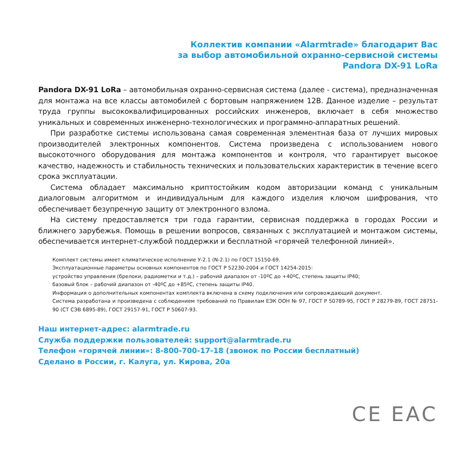Коллектив компании «Alarmtrade» благодарит Вас
за выбор автомобильной охранно-сервисной системы
Pandora DX-91 LoRa
Pandora DX-91 LoRa – автомобильная охранно-сервисная система (далее - система), предназначенная для монтажа на все классы автомобилей с бортовым напряжением 12В. Данное изделие – результат труда группы высококвалифицированных российских инженеров, включает в себя множество уникальных и современных инженерно-технологических и программно-аппаратных решений.
При разработке системы использована самая современная элементная база от лучших мировых производителей электронных компонентов. Система произведена с использованием нового высокоточного оборудования для монтажа компонентов и контроля, что гарантирует высокое качество, надежность и стабильность технических и пользовательских характеристик в течение всего срока эксплуатации.
Система обладает максимально криптостойким кодом авторизации команд с уникальным диалоговым алгоритмом и индивидуальным для каждого изделия ключом шифрования, что обеспечивает безупречную защиту от электронного взлома.
На систему предоставляется три года гарантии, сервисная поддержка в городах России и ближнего зарубежья. Помощь в решении вопросов, связанных с эксплуатацией и монтажом системы, обеспечивается интернет-службой поддержки и бесплатной «горячей телефонной линией».
Комплект системы имеет климатическое исполнение У-2.1 (N-2.1) по ГОСТ 15150-69.
Эксплуатационные параметры основных компонентов по ГОСТ Р 52230-2004 и ГОСТ 14254-2015:
устройство управления (брелоки, радиометки и т.д.) – рабочий диапазон от -10ºС до +40ºС, степень защиты IP40;
базовый блок – рабочий диапазон от -40ºС до +85ºС, степень защиты IP40.
Информация о дополнительных компонентах комплекта включена в схему подключения или сопровождающий документ.
Система разработана и произведена с соблюдением требований по Правилам ЕЭК ООН № 97, ГОСТ Р 50789-95, ГОСТ Р 28279-89, ГОСТ 28751-90 (СТ СЭВ 6895-89), ГОСТ 29157-91, ГОСТ Р 50607-93.
Наш интернет-адрес: alarmtrade.ru
Служба поддержки пользователей: support@alarmtrade.ru
Телефон «горячей линии»: 8-800-700-17-18 (звонок по России бесплатный)
Сделано в России, г. Калуга, ул. Кирова, 20а
CE ЕАС